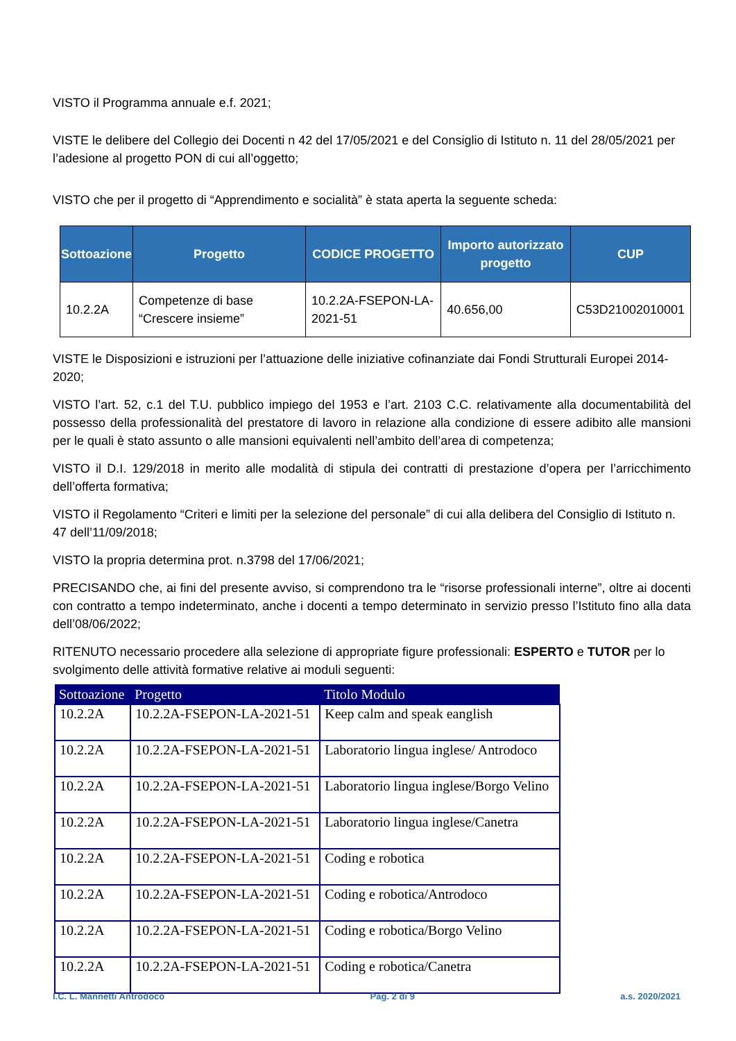VISTO il Programma annuale e.f. 2021;
VISTE le delibere del Collegio dei Docenti n 42 del 17/05/2021 e del Consiglio di Istituto n. 11 del 28/05/2021 per l’adesione al progetto PON di cui all’oggetto;
VISTO che per il progetto di “Apprendimento e socialità” è stata aperta la seguente scheda:
| Sottoazione | Progetto | CODICE PROGETTO | Importo autorizzato progetto | CUP |
| --- | --- | --- | --- | --- |
| 10.2.2A | Competenze di base “Crescere insieme” | 10.2.2A-FSEPON-LA-2021-51 | 40.656,00 | C53D21002010001 |
VISTE le Disposizioni e istruzioni per l’attuazione delle iniziative cofinanziate dai Fondi Strutturali Europei 2014- 2020;
VISTO l’art. 52, c.1 del T.U. pubblico impiego del 1953 e l’art. 2103 C.C. relativamente alla documentabilità del possesso della professionalità del prestatore di lavoro in relazione alla condizione di essere adibito alle mansioni per le quali è stato assunto o alle mansioni equivalenti nell’ambito dell’area di competenza;
VISTO il D.I. 129/2018 in merito alle modalità di stipula dei contratti di prestazione d’opera per l’arricchimento dell’offerta formativa;
VISTO il Regolamento “Criteri e limiti per la selezione del personale” di cui alla delibera del Consiglio di Istituto n. 47 dell’11/09/2018;
VISTO la propria determina prot. n.3798 del 17/06/2021;
PRECISANDO che, ai fini del presente avviso, si comprendono tra le “risorse professionali interne”, oltre ai docenti con contratto a tempo indeterminato, anche i docenti a tempo determinato in servizio presso l’Istituto fino alla data dell’08/06/2022;
RITENUTO necessario procedere alla selezione di appropriate figure professionali: ESPERTO e TUTOR per lo svolgimento delle attività formative relative ai moduli seguenti:
| Sottoazione | Progetto | Titolo Modulo |
| --- | --- | --- |
| 10.2.2A | 10.2.2A-FSEPON-LA-2021-51 | Keep calm and speak eanglish |
| 10.2.2A | 10.2.2A-FSEPON-LA-2021-51 | Laboratorio lingua inglese/ Antrodoco |
| 10.2.2A | 10.2.2A-FSEPON-LA-2021-51 | Laboratorio lingua inglese/Borgo Velino |
| 10.2.2A | 10.2.2A-FSEPON-LA-2021-51 | Laboratorio lingua inglese/Canetra |
| 10.2.2A | 10.2.2A-FSEPON-LA-2021-51 | Coding e robotica |
| 10.2.2A | 10.2.2A-FSEPON-LA-2021-51 | Coding e robotica/Antrodoco |
| 10.2.2A | 10.2.2A-FSEPON-LA-2021-51 | Coding e robotica/Borgo Velino |
| 10.2.2A | 10.2.2A-FSEPON-LA-2021-51 | Coding e robotica/Canetra |
I.C. L. Mannetti Antrodoco Pag. 2 di 9 a.s. 2020/2021